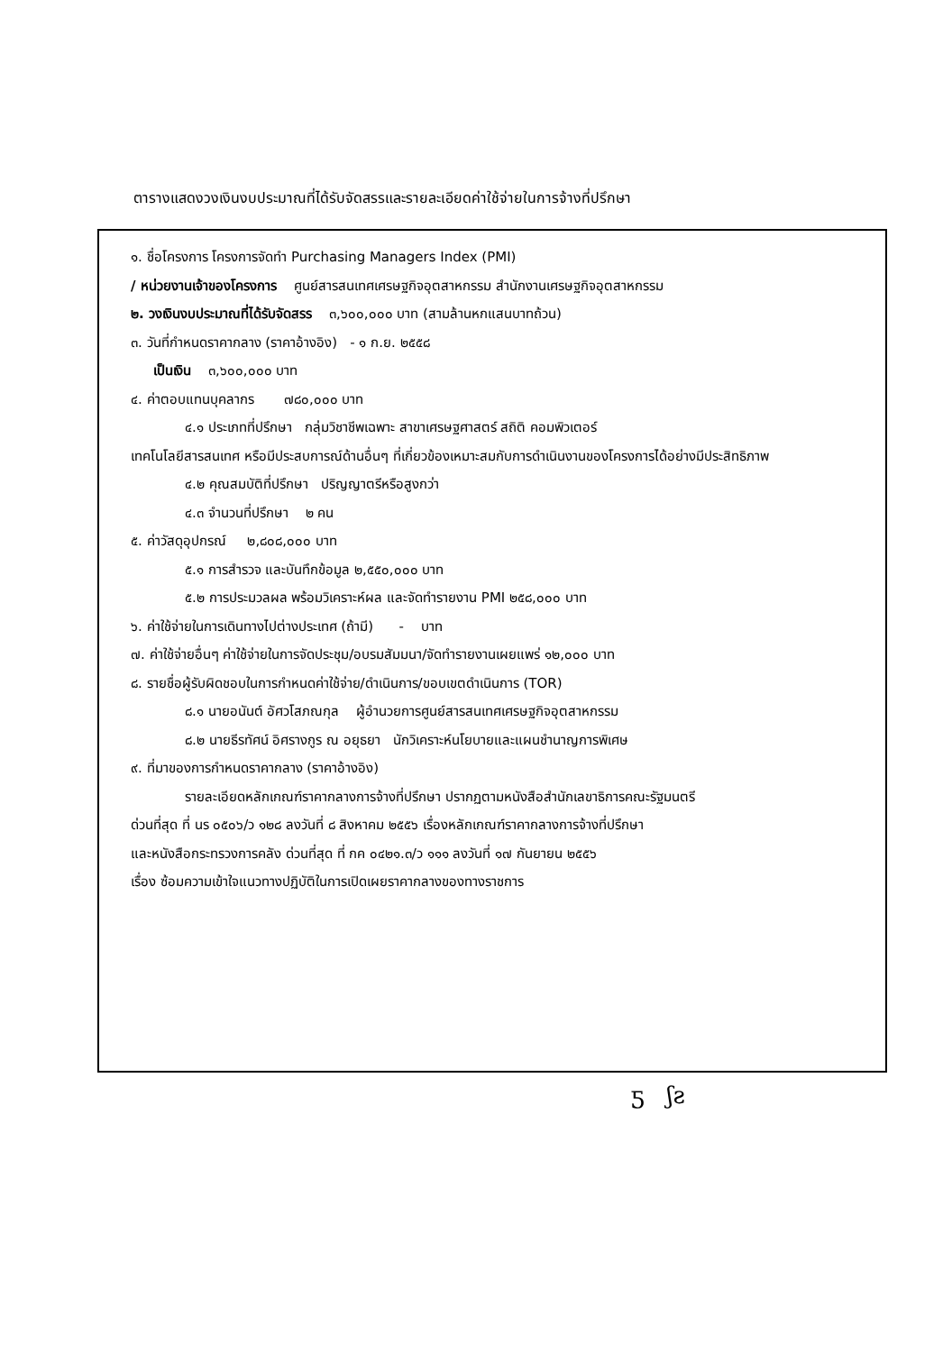ตารางแสดงวงเงินงบประมาณที่ได้รับจัดสรรและรายละเอียดค่าใช้จ่ายในการจ้างที่ปรึกษา
๑. ชื่อโครงการ โครงการจัดทำ Purchasing Managers Index (PMI)
/ หน่วยงานเจ้าของโครงการ ศูนย์สารสนเทศเศรษฐกิจอุตสาหกรรม สำนักงานเศรษฐกิจอุตสาหกรรม
๒. วงเงินงบประมาณที่ได้รับจัดสรร ๓,๖๐๐,๐๐๐ บาท (สามล้านหกแสนบาทถ้วน)
๓. วันที่กำหนดราคากลาง (ราคาอ้างอิง) - ๑ ก.ย. ๒๕๕๘
เป็นเงิน ๓,๖๐๐,๐๐๐ บาท
๔. ค่าตอบแทนบุคลากร ๗๘๐,๐๐๐ บาท
๔.๑ ประเภทที่ปรึกษา กลุ่มวิชาชีพเฉพาะ สาขาเศรษฐศาสตร์ สถิติ คอมพิวเตอร์
เทคโนโลยีสารสนเทศ หรือมีประสบการณ์ด้านอื่นๆ ที่เกี่ยวข้องเหมาะสมกับการดำเนินงานของโครงการได้อย่างมีประสิทธิภาพ
๔.๒ คุณสมบัติที่ปรึกษา ปริญญาตรีหรือสูงกว่า
๔.๓ จำนวนที่ปรึกษา ๒ คน
๕. ค่าวัสดุอุปกรณ์ ๒,๘๐๘,๐๐๐ บาท
๕.๑ การสำรวจ และบันทึกข้อมูล ๒,๕๕๐,๐๐๐ บาท
๕.๒ การประมวลผล พร้อมวิเคราะห์ผล และจัดทำรายงาน PMI ๒๕๘,๐๐๐ บาท
๖. ค่าใช้จ่ายในการเดินทางไปต่างประเทศ (ถ้ามี) - บาท
๗. ค่าใช้จ่ายอื่นๆ ค่าใช้จ่ายในการจัดประชุม/อบรมสัมมนา/จัดทำรายงานเผยแพร่ ๑๒,๐๐๐ บาท
๘. รายชื่อผู้รับผิดชอบในการกำหนดค่าใช้จ่าย/ดำเนินการ/ขอบเขตดำเนินการ (TOR)
๘.๑ นายอนันต์ อัศวโสภณกุล ผู้อำนวยการศูนย์สารสนเทศเศรษฐกิจอุตสาหกรรม
๘.๒ นายธีรทัศน์ อิศรางกูร ณ อยุธยา นักวิเคราะห์นโยบายและแผนชำนาญการพิเศษ
๙. ที่มาของการกำหนดราคากลาง (ราคาอ้างอิง)
รายละเอียดหลักเกณฑ์ราคากลางการจ้างที่ปรึกษา ปรากฏตามหนังสือสำนักเลขาธิการคณะรัฐมนตรี
ด่วนที่สุด ที่ นร ๐๕๐๖/ว ๑๒๘ ลงวันที่ ๘ สิงหาคม ๒๕๕๖ เรื่องหลักเกณฑ์ราคากลางการจ้างที่ปรึกษา
และหนังสือกระทรวงการคลัง ด่วนที่สุด ที่ กค ๐๔๒๑.๓/ว ๑๑๑ ลงวันที่ ๑๗ กันยายน ๒๕๕๖
เรื่อง ซ้อมความเข้าใจแนวทางปฏิบัติในการเปิดเผยราคากลางของทางราชการ
ƽ ʃƨ